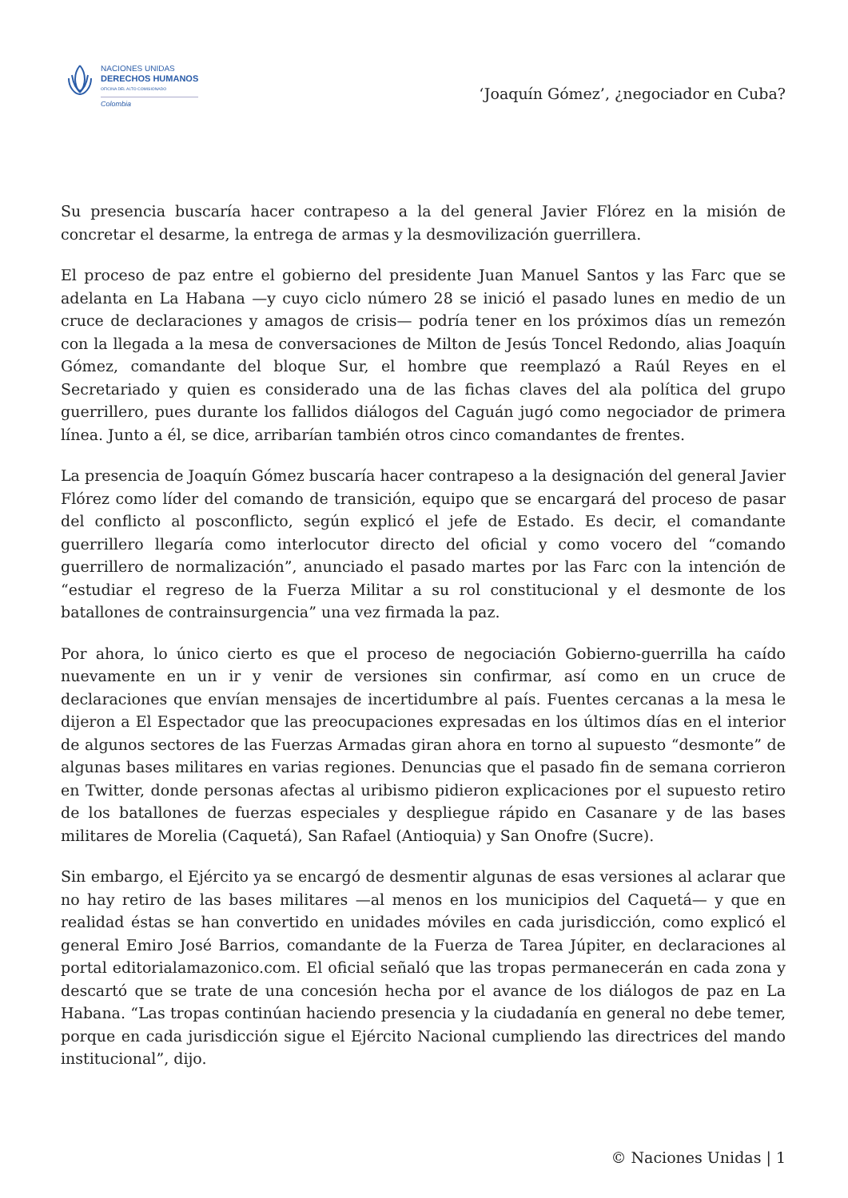NACIONES UNIDAS
DERECHOS HUMANOS
OFICINA DEL ALTO COMISIONADO
Colombia
‘Joaquín Gómez’, ¿negociador en Cuba?
Su presencia buscaría hacer contrapeso a la del general Javier Flórez en la misión de concretar el desarme, la entrega de armas y la desmovilización guerrillera.
El proceso de paz entre el gobierno del presidente Juan Manuel Santos y las Farc que se adelanta en La Habana —y cuyo ciclo número 28 se inició el pasado lunes en medio de un cruce de declaraciones y amagos de crisis— podría tener en los próximos días un remezón con la llegada a la mesa de conversaciones de Milton de Jesús Toncel Redondo, alias Joaquín Gómez, comandante del bloque Sur, el hombre que reemplazó a Raúl Reyes en el Secretariado y quien es considerado una de las fichas claves del ala política del grupo guerrillero, pues durante los fallidos diálogos del Caguán jugó como negociador de primera línea. Junto a él, se dice, arribarían también otros cinco comandantes de frentes.
La presencia de Joaquín Gómez buscaría hacer contrapeso a la designación del general Javier Flórez como líder del comando de transición, equipo que se encargará del proceso de pasar del conflicto al posconflicto, según explicó el jefe de Estado. Es decir, el comandante guerrillero llegaría como interlocutor directo del oficial y como vocero del “comando guerrillero de normalización”, anunciado el pasado martes por las Farc con la intención de “estudiar el regreso de la Fuerza Militar a su rol constitucional y el desmonte de los batallones de contrainsurgencia” una vez firmada la paz.
Por ahora, lo único cierto es que el proceso de negociación Gobierno-guerrilla ha caído nuevamente en un ir y venir de versiones sin confirmar, así como en un cruce de declaraciones que envían mensajes de incertidumbre al país. Fuentes cercanas a la mesa le dijeron a El Espectador que las preocupaciones expresadas en los últimos días en el interior de algunos sectores de las Fuerzas Armadas giran ahora en torno al supuesto “desmonte” de algunas bases militares en varias regiones. Denuncias que el pasado fin de semana corrieron en Twitter, donde personas afectas al uribismo pidieron explicaciones por el supuesto retiro de los batallones de fuerzas especiales y despliegue rápido en Casanare y de las bases militares de Morelia (Caquetá), San Rafael (Antioquia) y San Onofre (Sucre).
Sin embargo, el Ejército ya se encargó de desmentir algunas de esas versiones al aclarar que no hay retiro de las bases militares —al menos en los municipios del Caquetá— y que en realidad éstas se han convertido en unidades móviles en cada jurisdicción, como explicó el general Emiro José Barrios, comandante de la Fuerza de Tarea Júpiter, en declaraciones al portal editorialamazonico.com. El oficial señaló que las tropas permanecerán en cada zona y descartó que se trate de una concesión hecha por el avance de los diálogos de paz en La Habana. “Las tropas continúan haciendo presencia y la ciudadanía en general no debe temer, porque en cada jurisdicción sigue el Ejército Nacional cumpliendo las directrices del mando institucional”, dijo.
© Naciones Unidas | 1